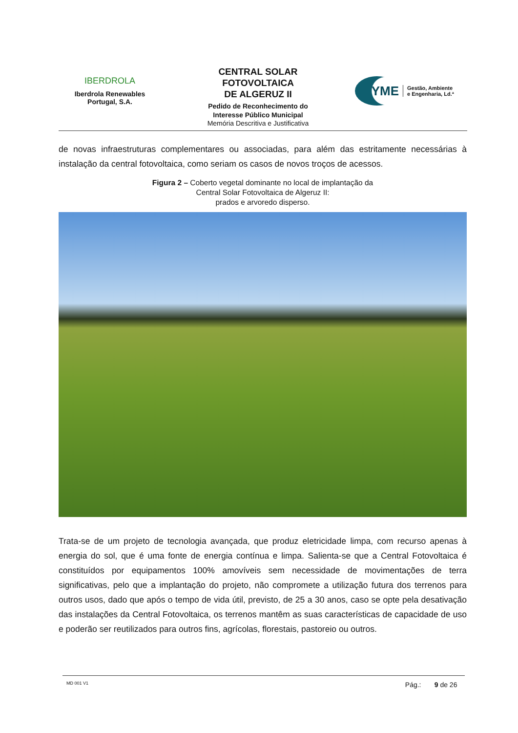IBERDROLA
Iberdrola Renewables
Portugal, S.A.
CENTRAL SOLAR
FOTOVOLTAICA
DE ALGERUZ II
Pedido de Reconhecimento do
Interesse Público Municipal
Memória Descritiva e Justificativa
YME
Gestão, Ambiente
e Engenharia, Ld.ª
de novas infraestruturas complementares ou associadas, para além das estritamente necessárias à instalação da central fotovoltaica, como seriam os casos de novos troços de acessos.
Figura 2 – Coberto vegetal dominante no local de implantação da
Central Solar Fotovoltaica de Algeruz II:
prados e arvoredo disperso.
Trata-se de um projeto de tecnologia avançada, que produz eletricidade limpa, com recurso apenas à energia do sol, que é uma fonte de energia contínua e limpa. Salienta-se que a Central Fotovoltaica é constituídos por equipamentos 100% amovíveis sem necessidade de movimentações de terra significativas, pelo que a implantação do projeto, não compromete a utilização futura dos terrenos para outros usos, dado que após o tempo de vida útil, previsto, de 25 a 30 anos, caso se opte pela desativação das instalações da Central Fotovoltaica, os terrenos mantêm as suas características de capacidade de uso e poderão ser reutilizados para outros fins, agrícolas, florestais, pastoreio ou outros.
MD 001 V1 Pág.: 9 de 26